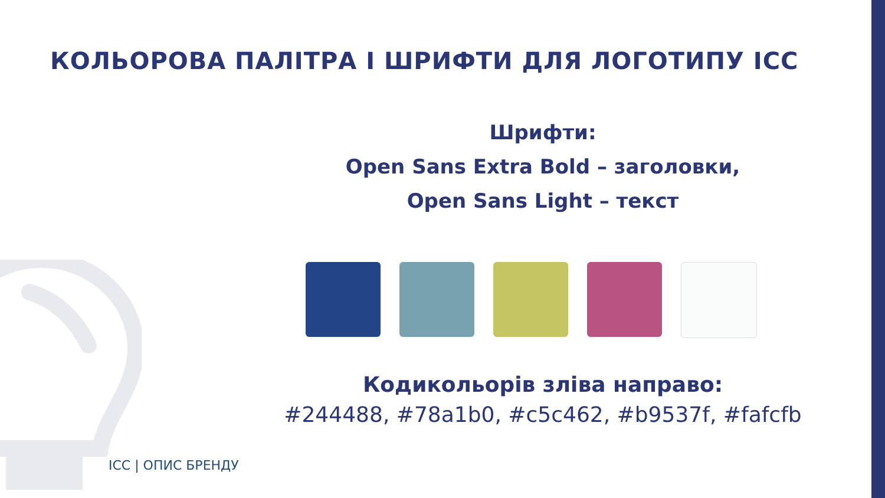КОЛЬОРОВА ПАЛІТРА І ШРИФТИ ДЛЯ ЛОГОТИПУ ICC
Шрифти:
Open Sans Extra Bold – заголовки,
Open Sans Light – текст
Кодикольорів зліва направо:
#244488, #78a1b0, #c5c462, #b9537f, #fafcfb
ICC | ОПИС БРЕНДУ